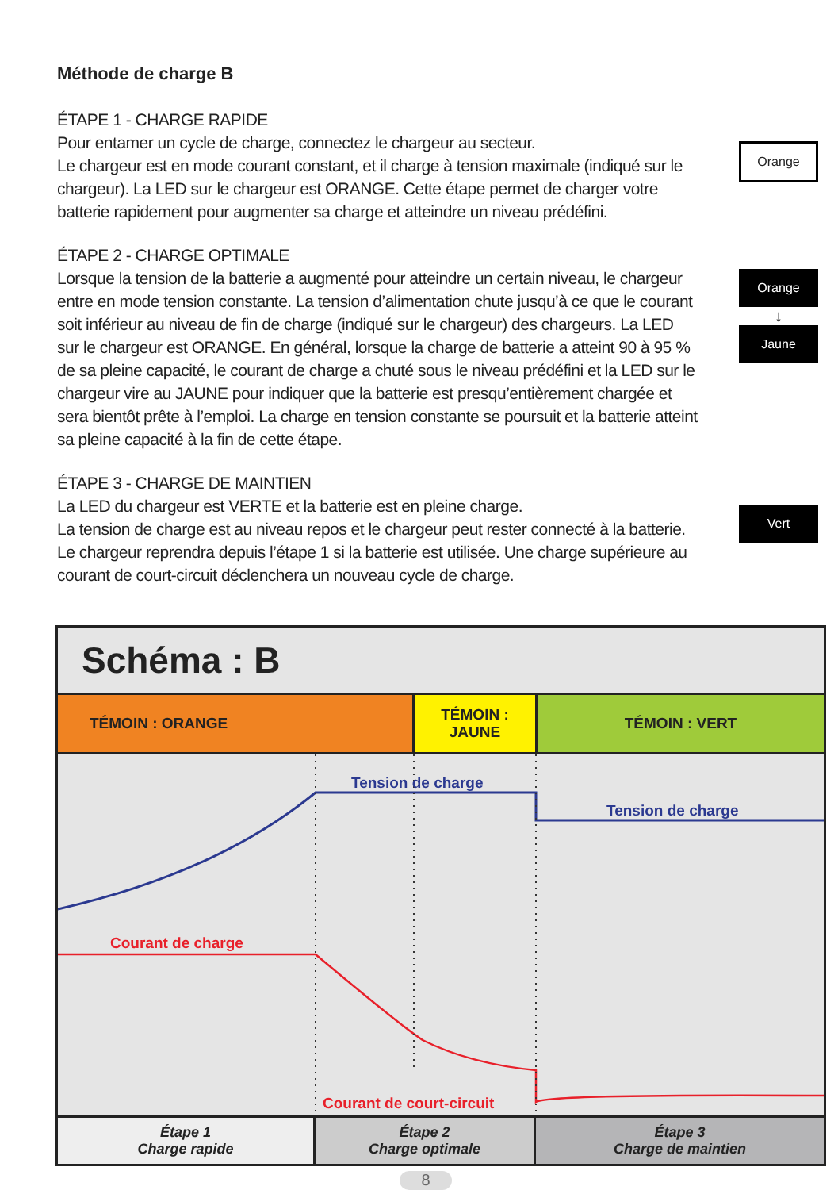Méthode de charge B
ÉTAPE 1 - CHARGE RAPIDE
Pour entamer un cycle de charge, connectez le chargeur au secteur.
Le chargeur est en mode courant constant, et il charge à tension maximale (indiqué sur le chargeur). La LED sur le chargeur est ORANGE. Cette étape permet de charger votre batterie rapidement pour augmenter sa charge et atteindre un niveau prédéfini.
Orange
ÉTAPE 2 - CHARGE OPTIMALE
Lorsque la tension de la batterie a augmenté pour atteindre un certain niveau, le chargeur entre en mode tension constante. La tension d’alimentation chute jusqu’à ce que le courant soit inférieur au niveau de fin de charge (indiqué sur le chargeur) des chargeurs. La LED sur le chargeur est ORANGE. En général, lorsque la charge de batterie a atteint 90 à 95 % de sa pleine capacité, le courant de charge a chuté sous le niveau prédéfini et la LED sur le chargeur vire au JAUNE pour indiquer que la batterie est presqu’entièrement chargée et sera bientôt prête à l’emploi. La charge en tension constante se poursuit et la batterie atteint sa pleine capacité à la fin de cette étape.
Orange
↓
Jaune
ÉTAPE 3 - CHARGE DE MAINTIEN
La LED du chargeur est VERTE et la batterie est en pleine charge.
La tension de charge est au niveau repos et le chargeur peut rester connecté à la batterie. Le chargeur reprendra depuis l’étape 1 si la batterie est utilisée. Une charge supérieure au courant de court-circuit déclenchera un nouveau cycle de charge.
Vert
Schéma : B
TÉMOIN : ORANGE TÉMOIN :
JAUNE
TÉMOIN : VERT
Tension de charge
Tension de charge
Courant de charge
Courant de court-circuit
Étape 1
Charge rapide
Étape 2
Charge optimale
Étape 3
Charge de maintien
8